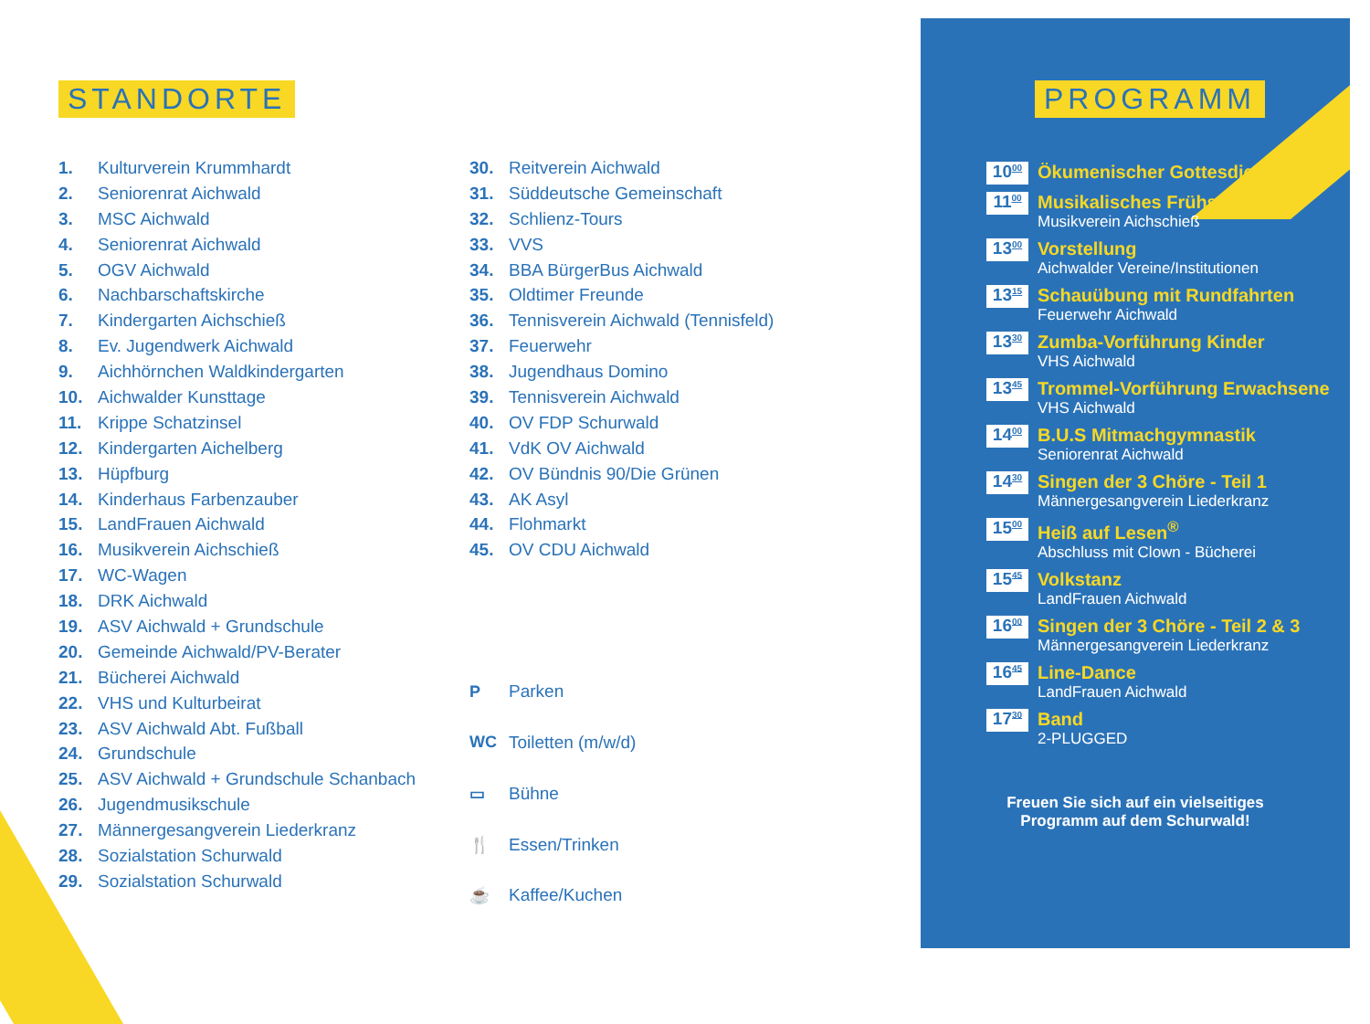STANDORTE
1. Kulturverein Krummhardt
2. Seniorenrat Aichwald
3. MSC Aichwald
4. Seniorenrat Aichwald
5. OGV Aichwald
6. Nachbarschaftskirche
7. Kindergarten Aichschieß
8. Ev. Jugendwerk Aichwald
9. Aichhörnchen Waldkindergarten
10. Aichwalder Kunsttage
11. Krippe Schatzinsel
12. Kindergarten Aichelberg
13. Hüpfburg
14. Kinderhaus Farbenzauber
15. LandFrauen Aichwald
16. Musikverein Aichschieß
17. WC-Wagen
18. DRK Aichwald
19. ASV Aichwald + Grundschule
20. Gemeinde Aichwald/PV-Berater
21. Bücherei Aichwald
22. VHS und Kulturbeirat
23. ASV Aichwald Abt. Fußball
24. Grundschule
25. ASV Aichwald + Grundschule Schanbach
26. Jugendmusikschule
27. Männergesangverein Liederkranz
28. Sozialstation Schurwald
29. Sozialstation Schurwald
30. Reitverein Aichwald
31. Süddeutsche Gemeinschaft
32. Schlienz-Tours
33. VVS
34. BBA BürgerBus Aichwald
35. Oldtimer Freunde
36. Tennisverein Aichwald (Tennisfeld)
37. Feuerwehr
38. Jugendhaus Domino
39. Tennisverein Aichwald
40. OV FDP Schurwald
41. VdK OV Aichwald
42. OV Bündnis 90/Die Grünen
43. AK Asyl
44. Flohmarkt
45. OV CDU Aichwald
P Parken
WC Toiletten (m/w/d)
▭ Bühne
🍴 Essen/Trinken
☕ Kaffee/Kuchen
PROGRAMM
10<sup>00</sup>
Ökumenischer Gottesdienst
11<sup>00</sup>
Musikalisches Frühschoppen
Musikverein Aichschieß
13<sup>00</sup>
Vorstellung
Aichwalder Vereine/Institutionen
13<sup>15</sup>
Schauübung mit Rundfahrten
Feuerwehr Aichwald
13<sup>30</sup>
Zumba-Vorführung Kinder
VHS Aichwald
13<sup>45</sup>
Trommel-Vorführung Erwachsene
VHS Aichwald
14<sup>00</sup>
B.U.S Mitmachgymnastik
Seniorenrat Aichwald
14<sup>30</sup>
Singen der 3 Chöre - Teil 1
Männergesangverein Liederkranz
15<sup>00</sup>
Heiß auf Lesen<sup>®</sup>
Abschluss mit Clown - Bücherei
15<sup>45</sup>
Volkstanz
LandFrauen Aichwald
16<sup>00</sup>
Singen der 3 Chöre - Teil 2 & 3
Männergesangverein Liederkranz
16<sup>45</sup>
Line-Dance
LandFrauen Aichwald
17<sup>30</sup>
Band
2-PLUGGED
Freuen Sie sich auf ein vielseitiges
Programm auf dem Schurwald!